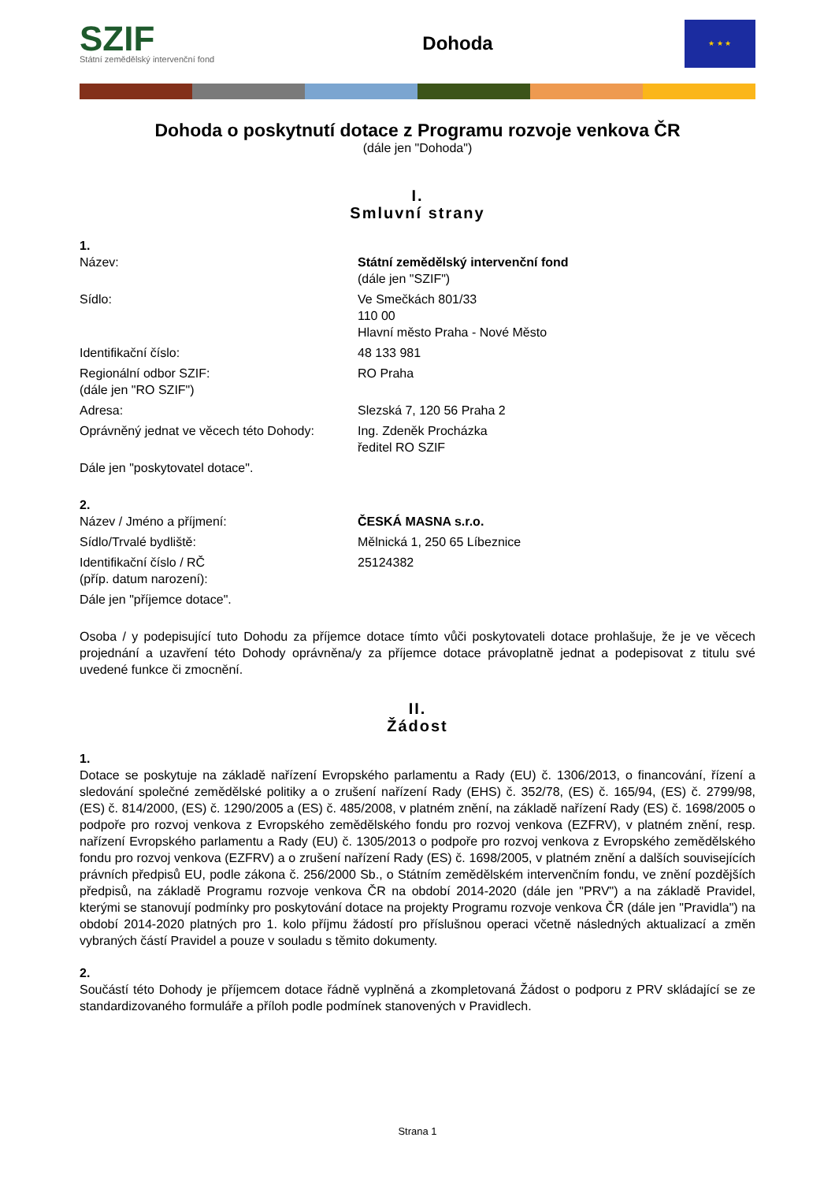SZIF
Státní zemědělský intervenční fond
Dohoda
★ ★ ★
Dohoda o poskytnutí dotace z Programu rozvoje venkova ČR
(dále jen "Dohoda")
I.
Smluvní strany
1.
Název: Státní zemědělský intervenční fond
(dále jen "SZIF")
Sídlo: Ve Smečkách 801/33
110 00
Hlavní město Praha - Nové Město
Identifikační číslo: 48 133 981
Regionální odbor SZIF:
(dále jen "RO SZIF")
RO Praha
Adresa: Slezská 7, 120 56 Praha 2
Oprávněný jednat ve věcech této Dohody:
Ing. Zdeněk Procházka
ředitel RO SZIF
Dále jen "poskytovatel dotace".
2.
Název / Jméno a příjmení: ČESKÁ MASNA s.r.o.
Sídlo/Trvalé bydliště: Mělnická 1, 250 65 Líbeznice
Identifikační číslo / RČ
(příp. datum narození):
25124382
Dále jen "příjemce dotace".
Osoba / y podepisující tuto Dohodu za příjemce dotace tímto vůči poskytovateli dotace prohlašuje, že je ve věcech projednání a uzavření této Dohody oprávněna/y za příjemce dotace právoplatně jednat a podepisovat z titulu své uvedené funkce či zmocnění.
II.
Žádost
1.
Dotace se poskytuje na základě nařízení Evropského parlamentu a Rady (EU) č. 1306/2013, o financování, řízení a sledování společné zemědělské politiky a o zrušení nařízení Rady (EHS) č. 352/78, (ES) č. 165/94, (ES) č. 2799/98, (ES) č. 814/2000, (ES) č. 1290/2005 a (ES) č. 485/2008, v platném znění, na základě nařízení Rady (ES) č. 1698/2005 o podpoře pro rozvoj venkova z Evropského zemědělského fondu pro rozvoj venkova (EZFRV), v platném znění, resp. nařízení Evropského parlamentu a Rady (EU) č. 1305/2013 o podpoře pro rozvoj venkova z Evropského zemědělského fondu pro rozvoj venkova (EZFRV) a o zrušení nařízení Rady (ES) č. 1698/2005, v platném znění a dalších souvisejících právních předpisů EU, podle zákona č. 256/2000 Sb., o Státním zemědělském intervenčním fondu, ve znění pozdějších předpisů, na základě Programu rozvoje venkova ČR na období 2014-2020 (dále jen "PRV") a na základě Pravidel, kterými se stanovují podmínky pro poskytování dotace na projekty Programu rozvoje venkova ČR (dále jen "Pravidla") na období 2014-2020 platných pro 1. kolo příjmu žádostí pro příslušnou operaci včetně následných aktualizací a změn vybraných částí Pravidel a pouze v souladu s těmito dokumenty.
2.
Součástí této Dohody je příjemcem dotace řádně vyplněná a zkompletovaná Žádost o podporu z PRV skládající se ze standardizovaného formuláře a příloh podle podmínek stanovených v Pravidlech.
Strana 1